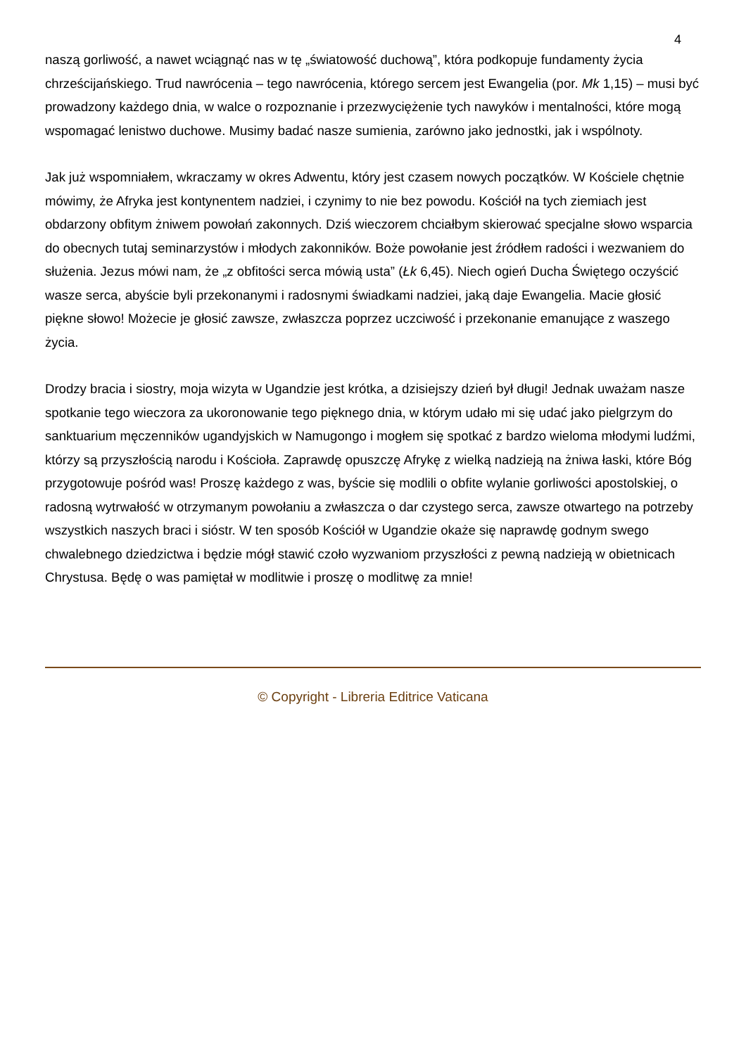4
naszą gorliwość, a nawet wciągnąć nas w tę „światowość duchową”, która podkopuje fundamenty życia chrześcijańskiego. Trud nawrócenia – tego nawrócenia, którego sercem jest Ewangelia (por. Mk 1,15) – musi być prowadzony każdego dnia, w walce o rozpoznanie i przezwyciężenie tych nawyków i mentalności, które mogą wspomagać lenistwo duchowe. Musimy badać nasze sumienia, zarówno jako jednostki, jak i wspólnoty.
Jak już wspomniałem, wkraczamy w okres Adwentu, który jest czasem nowych początków. W Kościele chętnie mówimy, że Afryka jest kontynentem nadziei, i czynimy to nie bez powodu. Kościół na tych ziemiach jest obdarzony obfitym żniwem powołań zakonnych. Dziś wieczorem chciałbym skierować specjalne słowo wsparcia do obecnych tutaj seminarzystów i młodych zakonników. Boże powołanie jest źródłem radości i wezwaniem do służenia. Jezus mówi nam, że „z obfitości serca mówią usta” (Łk 6,45). Niech ogień Ducha Świętego oczyścić wasze serca, abyście byli przekonanymi i radosnymi świadkami nadziei, jaką daje Ewangelia. Macie głosić piękne słowo! Możecie je głosić zawsze, zwłaszcza poprzez uczciwość i przekonanie emanujące z waszego życia.
Drodzy bracia i siostry, moja wizyta w Ugandzie jest krótka, a dzisiejszy dzień był długi! Jednak uważam nasze spotkanie tego wieczora za ukoronowanie tego pięknego dnia, w którym udało mi się udać jako pielgrzym do sanktuarium męczenników ugandyjskich w Namugongo i mogłem się spotkać z bardzo wieloma młodymi ludźmi, którzy są przyszłością narodu i Kościoła. Zaprawdę opuszczę Afrykę z wielką nadzieją na żniwa łaski, które Bóg przygotowuje pośród was! Proszę każdego z was, byście się modlili o obfite wylanie gorliwości apostolskiej, o radosną wytrwałość w otrzymanym powołaniu a zwłaszcza o dar czystego serca, zawsze otwartego na potrzeby wszystkich naszych braci i sióstr. W ten sposób Kościół w Ugandzie okaże się naprawdę godnym swego chwalebnego dziedzictwa i będzie mógł stawić czoło wyzwaniom przyszłości z pewną nadzieją w obietnicach Chrystusa. Będę o was pamiętał w modlitwie i proszę o modlitwę za mnie!
© Copyright - Libreria Editrice Vaticana